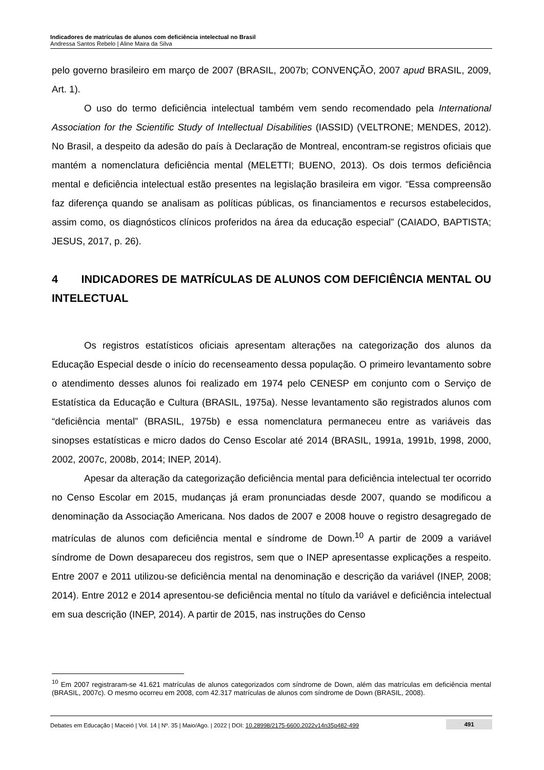Indicadores de matrículas de alunos com deficiência intelectual no Brasil
Andressa Santos Rebelo | Aline Maira da Silva
pelo governo brasileiro em março de 2007 (BRASIL, 2007b; CONVENÇÃO, 2007 apud BRASIL, 2009, Art. 1).
O uso do termo deficiência intelectual também vem sendo recomendado pela International Association for the Scientific Study of Intellectual Disabilities (IASSID) (VELTRONE; MENDES, 2012). No Brasil, a despeito da adesão do país à Declaração de Montreal, encontram-se registros oficiais que mantém a nomenclatura deficiência mental (MELETTI; BUENO, 2013). Os dois termos deficiência mental e deficiência intelectual estão presentes na legislação brasileira em vigor. “Essa compreensão faz diferença quando se analisam as políticas públicas, os financiamentos e recursos estabelecidos, assim como, os diagnósticos clínicos proferidos na área da educação especial” (CAIADO, BAPTISTA; JESUS, 2017, p. 26).
4 INDICADORES DE MATRÍCULAS DE ALUNOS COM DEFICIÊNCIA MENTAL OU INTELECTUAL
Os registros estatísticos oficiais apresentam alterações na categorização dos alunos da Educação Especial desde o início do recenseamento dessa população. O primeiro levantamento sobre o atendimento desses alunos foi realizado em 1974 pelo CENESP em conjunto com o Serviço de Estatística da Educação e Cultura (BRASIL, 1975a). Nesse levantamento são registrados alunos com “deficiência mental” (BRASIL, 1975b) e essa nomenclatura permaneceu entre as variáveis das sinopses estatísticas e micro dados do Censo Escolar até 2014 (BRASIL, 1991a, 1991b, 1998, 2000, 2002, 2007c, 2008b, 2014; INEP, 2014).
Apesar da alteração da categorização deficiência mental para deficiência intelectual ter ocorrido no Censo Escolar em 2015, mudanças já eram pronunciadas desde 2007, quando se modificou a denominação da Associação Americana. Nos dados de 2007 e 2008 houve o registro desagregado de matrículas de alunos com deficiência mental e síndrome de Down.<sup>10</sup> A partir de 2009 a variável síndrome de Down desapareceu dos registros, sem que o INEP apresentasse explicações a respeito. Entre 2007 e 2011 utilizou-se deficiência mental na denominação e descrição da variável (INEP, 2008; 2014). Entre 2012 e 2014 apresentou-se deficiência mental no título da variável e deficiência intelectual em sua descrição (INEP, 2014). A partir de 2015, nas instruções do Censo
<sup>10</sup> Em 2007 registraram-se 41.621 matrículas de alunos categorizados com síndrome de Down, além das matrículas em deficiência mental (BRASIL, 2007c). O mesmo ocorreu em 2008, com 42.317 matrículas de alunos com síndrome de Down (BRASIL, 2008).
Debates em Educação | Maceió | Vol. 14 | Nº. 35 | Maio/Ago. | 2022 | DOI: 10.28998/2175-6600.2022v14n35p482-499 491